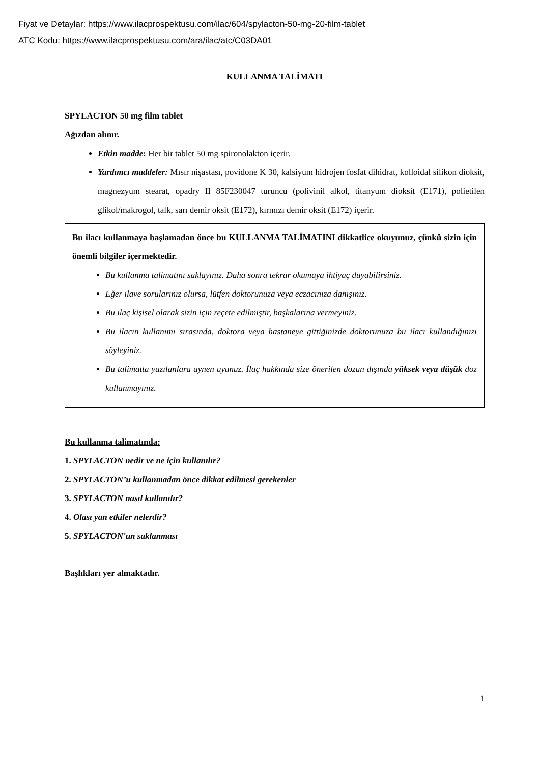Fiyat ve Detaylar: https://www.ilacprospektusu.com/ilac/604/spylacton-50-mg-20-film-tablet
ATC Kodu: https://www.ilacprospektusu.com/ara/ilac/atc/C03DA01
KULLANMA TALİMATI
SPYLACTON 50 mg film tablet
Ağızdan alınır.
Etkin madde: Her bir tablet 50 mg spironolakton içerir.
Yardımcı maddeler: Mısır nişastası, povidone K 30, kalsiyum hidrojen fosfat dihidrat, kolloidal silikon dioksit, magnezyum stearat, opadry II 85F230047 turuncu (polivinil alkol, titanyum dioksit (E171), polietilen glikol/makrogol, talk, sarı demir oksit (E172), kırmızı demir oksit (E172) içerir.
Bu ilacı kullanmaya başlamadan önce bu KULLANMA TALİMATINI dikkatlice okuyunuz, çünkü sizin için önemli bilgiler içermektedir.
Bu kullanma talimatını saklayınız. Daha sonra tekrar okumaya ihtiyaç duyabilirsiniz.
Eğer ilave sorularınız olursa, lütfen doktorunuza veya eczacınıza danışınız.
Bu ilaç kişisel olarak sizin için reçete edilmiştir, başkalarına vermeyiniz.
Bu ilacın kullanımı sırasında, doktora veya hastaneye gittiğinizde doktorunuza bu ilacı kullandığınızı söyleyiniz.
Bu talimatta yazılanlara aynen uyunuz. İlaç hakkında size önerilen dozun dışında yüksek veya düşük doz kullanmayınız.
Bu kullanma talimatında:
1. SPYLACTON nedir ve ne için kullanılır?
2. SPYLACTON’u kullanmadan önce dikkat edilmesi gerekenler
3. SPYLACTON nasıl kullanılır?
4. Olası yan etkiler nelerdir?
5. SPYLACTON'un saklanması
Başlıkları yer almaktadır.
1